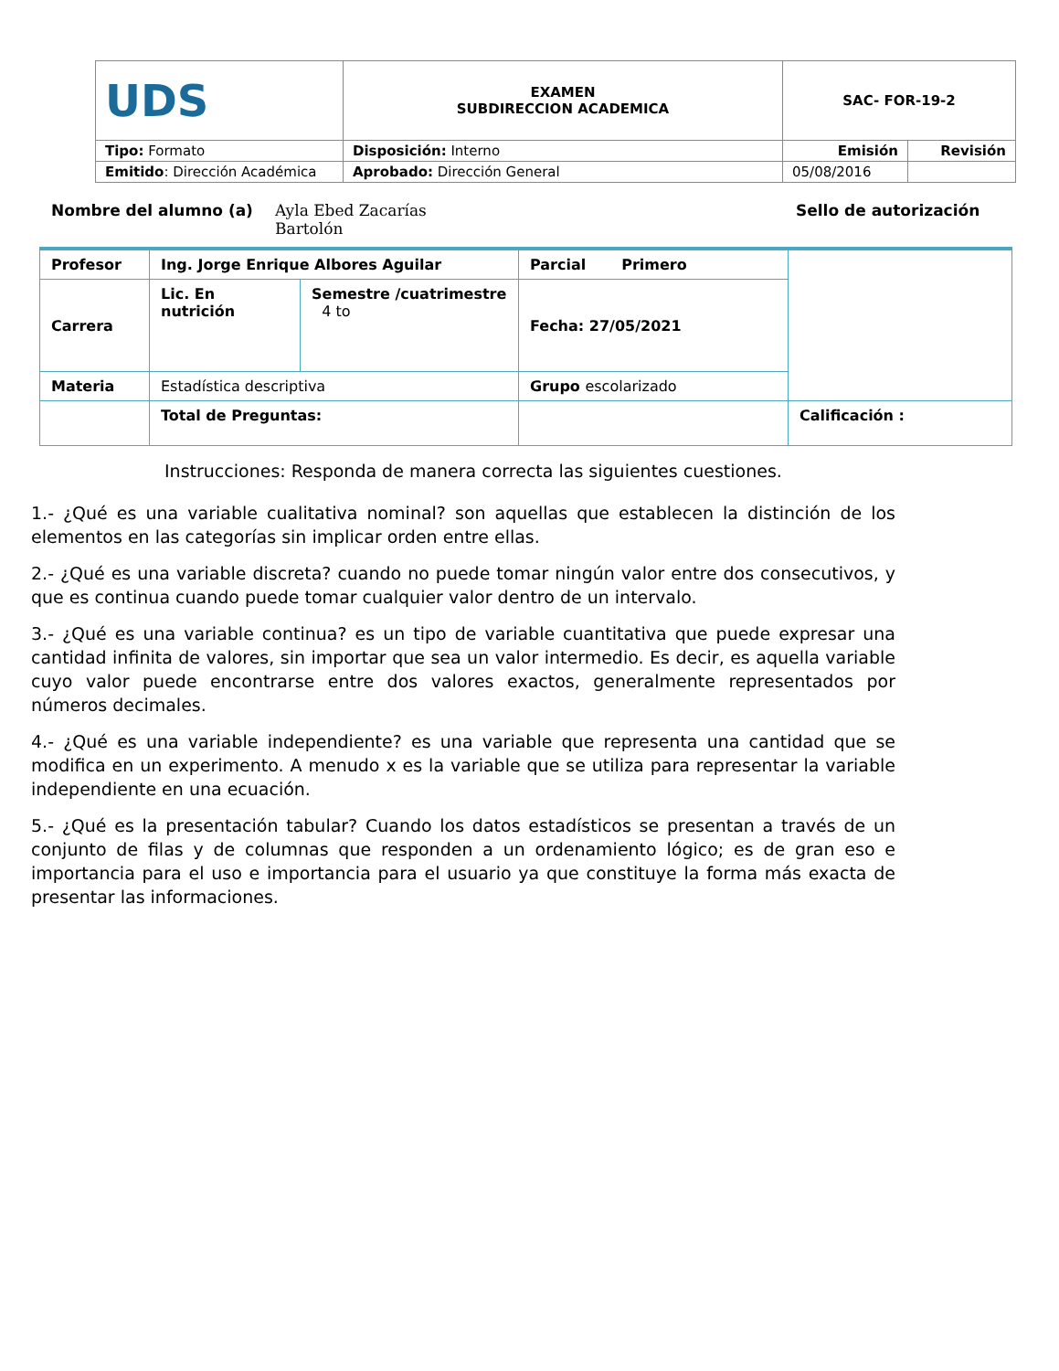| UDS | EXAMEN SUBDIRECCION ACADEMICA | SAC- FOR-19-2 | |
| Tipo: Formato | Disposición: Interno | Emisión | Revisión |
| Emitido : Dirección Académica | Aprobado: Dirección General | 05/08/2016 | |
Nombre del alumno (a) Ayla Ebed Zacarías
Bartolón Sello de autorización
| Profesor | Ing. Jorge Enrique Albores Aguilar | | Parcial Primero | |
| Carrera | Lic. En nutrición | Semestre /cuatrimestre 4 to | Fecha: 27/05/2021 | |
| Materia | Estadística descriptiva | | Grupo escolarizado | |
| | Total de Preguntas: | | | Calificación : |
Instrucciones: Responda de manera correcta las siguientes cuestiones.
1.- ¿Qué es una variable cualitativa nominal? son aquellas que establecen la distinción de los elementos en las categorías sin implicar orden entre ellas.
2.- ¿Qué es una variable discreta? cuando no puede tomar ningún valor entre dos consecutivos, y que es continua cuando puede tomar cualquier valor dentro de un intervalo.
3.- ¿Qué es una variable continua? es un tipo de variable cuantitativa que puede expresar una cantidad infinita de valores, sin importar que sea un valor intermedio. Es decir, es aquella variable cuyo valor puede encontrarse entre dos valores exactos, generalmente representados por números decimales.
4.- ¿Qué es una variable independiente? es una variable que representa una cantidad que se modifica en un experimento. A menudo x es la variable que se utiliza para representar la variable independiente en una ecuación.
5.- ¿Qué es la presentación tabular? Cuando los datos estadísticos se presentan a través de un conjunto de filas y de columnas que responden a un ordenamiento lógico; es de gran eso e importancia para el uso e importancia para el usuario ya que constituye la forma más exacta de presentar las informaciones.